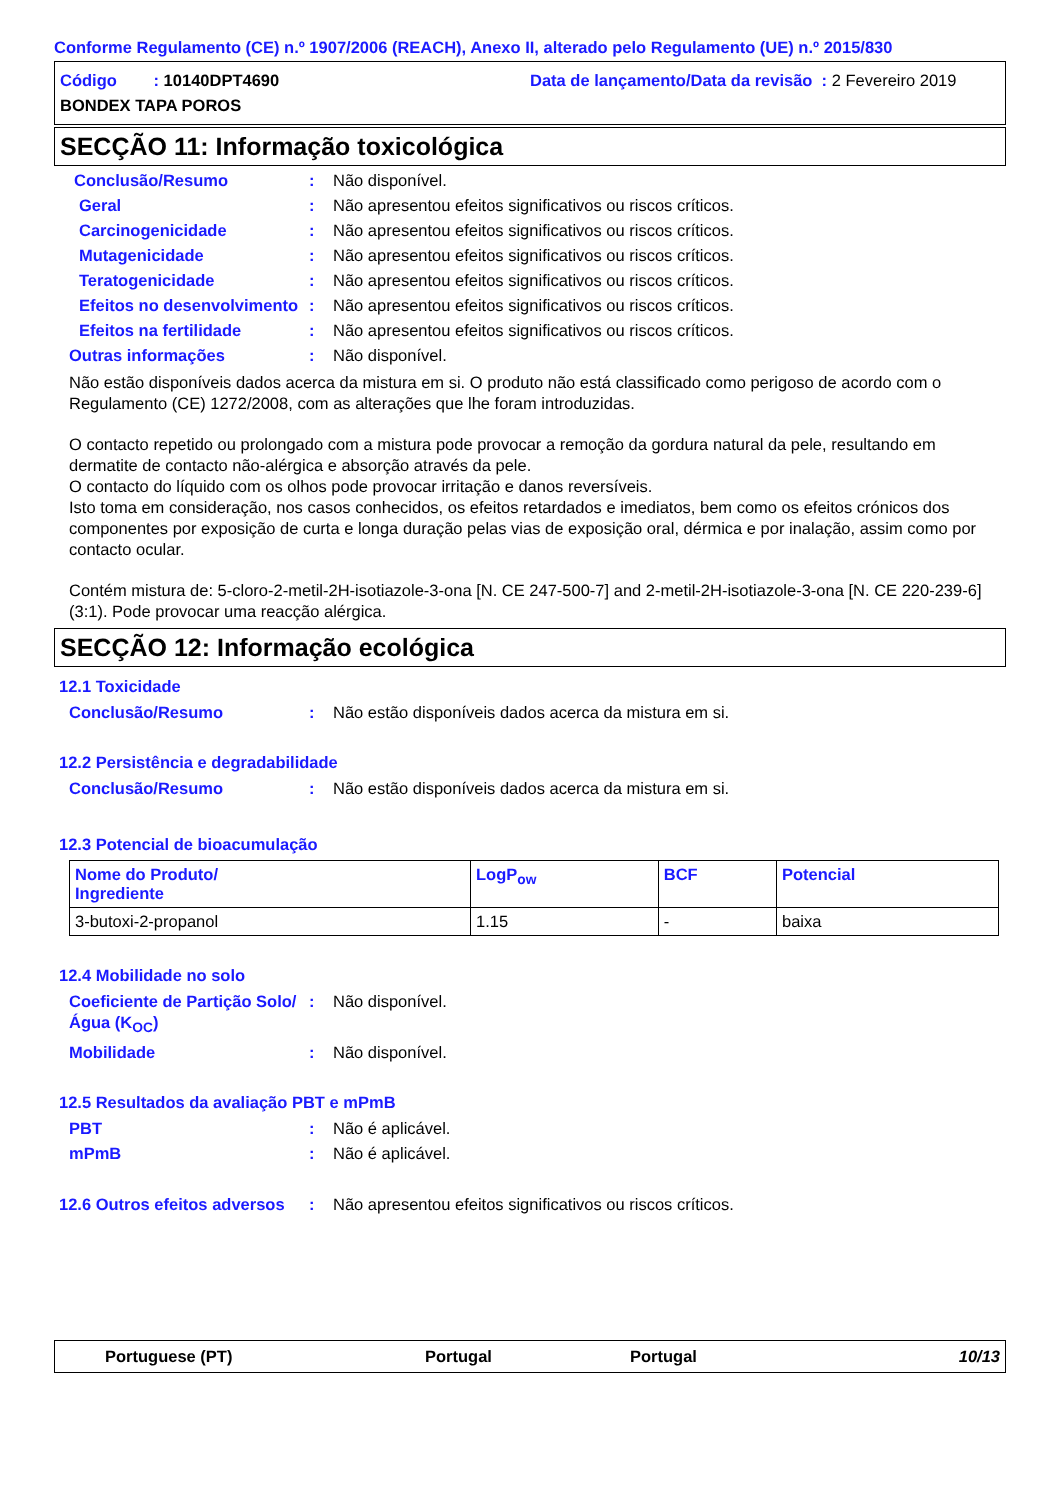Conforme Regulamento (CE) n.º 1907/2006 (REACH), Anexo II, alterado pelo Regulamento (UE) n.º 2015/830
Código : 10140DPT4690
Data de lançamento/Data da revisão : 2 Fevereiro 2019
BONDEX TAPA POROS
SECÇÃO 11: Informação toxicológica
Conclusão/Resumo : Não disponível.
Geral : Não apresentou efeitos significativos ou riscos críticos.
Carcinogenicidade : Não apresentou efeitos significativos ou riscos críticos.
Mutagenicidade : Não apresentou efeitos significativos ou riscos críticos.
Teratogenicidade : Não apresentou efeitos significativos ou riscos críticos.
Efeitos no desenvolvimento
: Não apresentou efeitos significativos ou riscos críticos.
Efeitos na fertilidade : Não apresentou efeitos significativos ou riscos críticos.
Outras informações : Não disponível.
Não estão disponíveis dados acerca da mistura em si. O produto não está classificado como perigoso de acordo com o Regulamento (CE) 1272/2008, com as alterações que lhe foram introduzidas.
O contacto repetido ou prolongado com a mistura pode provocar a remoção da gordura natural da pele, resultando em dermatite de contacto não-alérgica e absorção através da pele.
O contacto do líquido com os olhos pode provocar irritação e danos reversíveis.
Isto toma em consideração, nos casos conhecidos, os efeitos retardados e imediatos, bem como os efeitos crónicos dos componentes por exposição de curta e longa duração pelas vias de exposição oral, dérmica e por inalação, assim como por contacto ocular.
Contém mistura de: 5-cloro-2-metil-2H-isotiazole-3-ona [N. CE 247-500-7] and 2-metil-2H-isotiazole-3-ona [N. CE 220-239-6] (3:1). Pode provocar uma reacção alérgica.
SECÇÃO 12: Informação ecológica
12.1 Toxicidade
Conclusão/Resumo : Não estão disponíveis dados acerca da mistura em si.
12.2 Persistência e degradabilidade
Conclusão/Resumo : Não estão disponíveis dados acerca da mistura em si.
12.3 Potencial de bioacumulação
| Nome do Produto/ Ingrediente | LogP<sub>ow</sub> | BCF | Potencial |
| --- | --- | --- | --- |
| 3-butoxi-2-propanol | 1.15 | - | baixa |
12.4 Mobilidade no solo
Coeficiente de Partição Solo/Água (K<sub>OC</sub>)
: Não disponível.
Mobilidade : Não disponível.
12.5 Resultados da avaliação PBT e mPmB
PBT : Não é aplicável.
mPmB : Não é aplicável.
12.6 Outros efeitos adversos
: Não apresentou efeitos significativos ou riscos críticos.
Portuguese (PT) Portugal Portugal 10/13